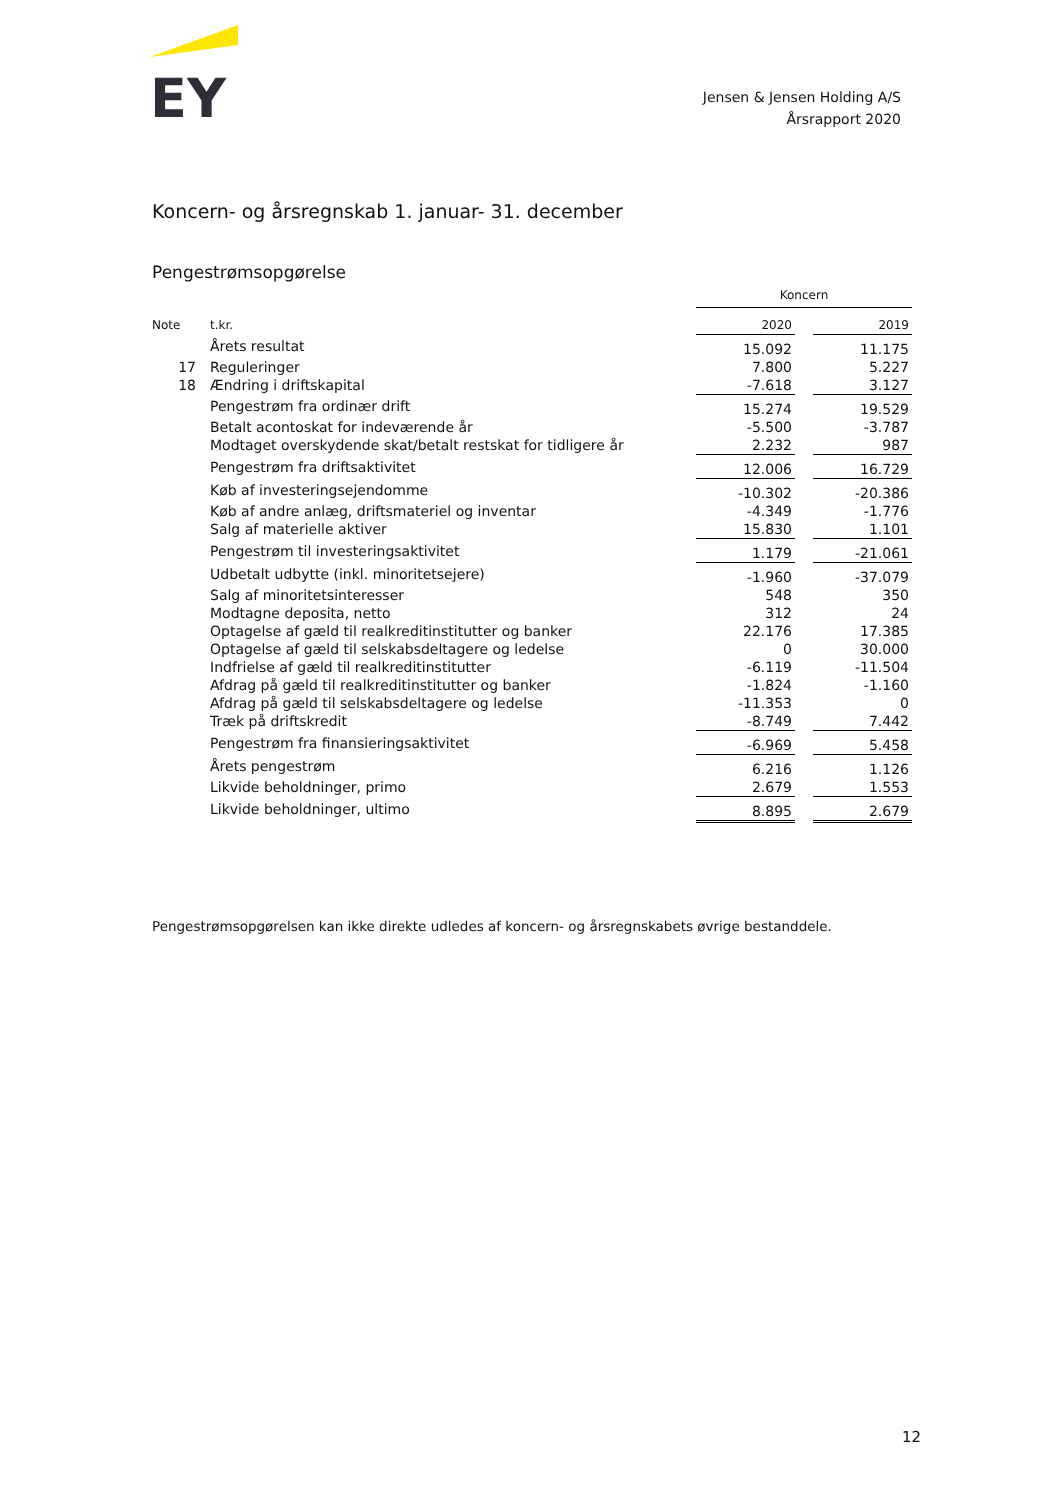EY
Jensen & Jensen Holding A/S
Årsrapport 2020
Koncern- og årsregnskab 1. januar- 31. december
Pengestrømsopgørelse
| | | Koncern | | |
| --- | --- | --- | --- | --- |
| Note | t.kr. | 2020 | | 2019 |
| | Årets resultat | 15.092 | | 11.175 |
| 17 | Reguleringer | 7.800 | | 5.227 |
| 18 | Ændring i driftskapital | -7.618 | | 3.127 |
| | Pengestrøm fra ordinær drift | 15.274 | | 19.529 |
| | Betalt acontoskat for indeværende år | -5.500 | | -3.787 |
| | Modtaget overskydende skat/betalt restskat for tidligere år | 2.232 | | 987 |
| | Pengestrøm fra driftsaktivitet | 12.006 | | 16.729 |
| | Køb af investeringsejendomme | -10.302 | | -20.386 |
| | Køb af andre anlæg, driftsmateriel og inventar | -4.349 | | -1.776 |
| | Salg af materielle aktiver | 15.830 | | 1.101 |
| | Pengestrøm til investeringsaktivitet | 1.179 | | -21.061 |
| | Udbetalt udbytte (inkl. minoritetsejere) | -1.960 | | -37.079 |
| | Salg af minoritetsinteresser | 548 | | 350 |
| | Modtagne deposita, netto | 312 | | 24 |
| | Optagelse af gæld til realkreditinstitutter og banker | 22.176 | | 17.385 |
| | Optagelse af gæld til selskabsdeltagere og ledelse | 0 | | 30.000 |
| | Indfrielse af gæld til realkreditinstitutter | -6.119 | | -11.504 |
| | Afdrag på gæld til realkreditinstitutter og banker | -1.824 | | -1.160 |
| | Afdrag på gæld til selskabsdeltagere og ledelse | -11.353 | | 0 |
| | Træk på driftskredit | -8.749 | | 7.442 |
| | Pengestrøm fra finansieringsaktivitet | -6.969 | | 5.458 |
| | Årets pengestrøm | 6.216 | | 1.126 |
| | Likvide beholdninger, primo | 2.679 | | 1.553 |
| | Likvide beholdninger, ultimo | 8.895 | | 2.679 |
Pengestrømsopgørelsen kan ikke direkte udledes af koncern- og årsregnskabets øvrige bestanddele.
12